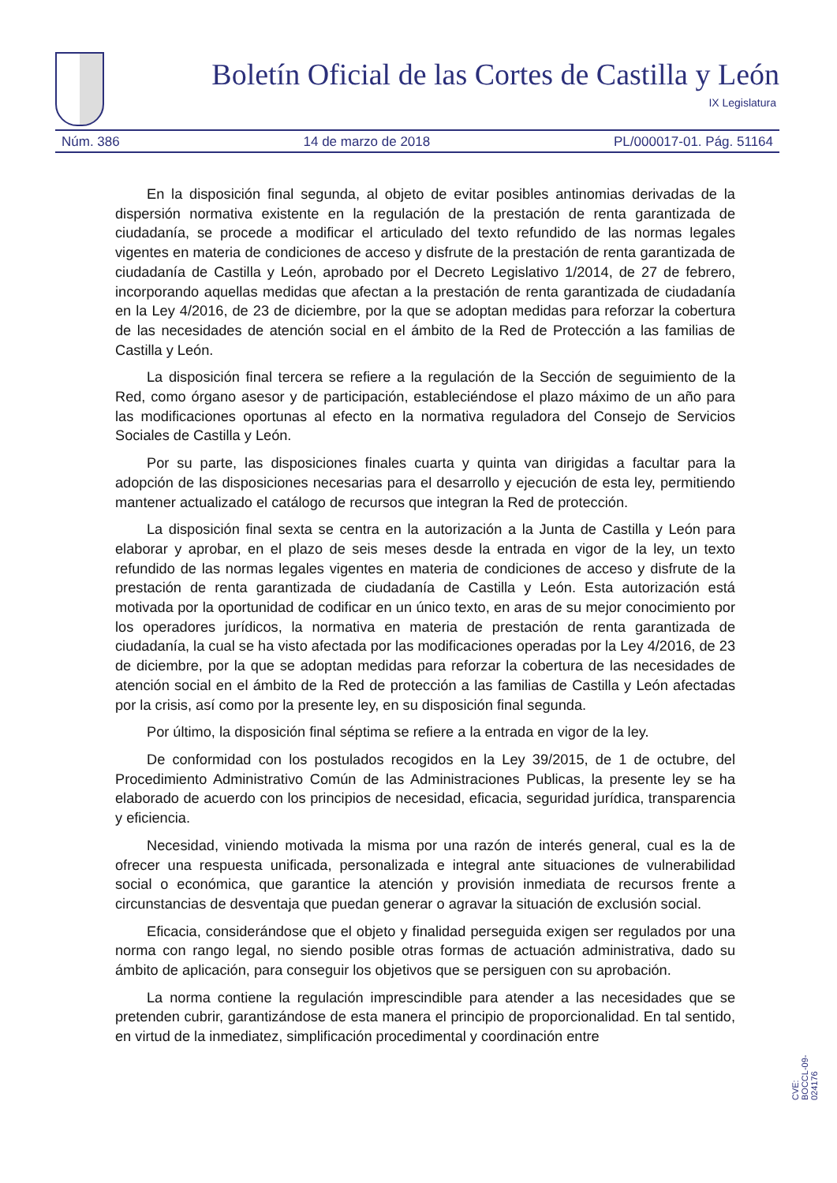Boletín Oficial de las Cortes de Castilla y León
IX Legislatura
Núm. 386 14 de marzo de 2018 PL/000017-01. Pág. 51164
En la disposición final segunda, al objeto de evitar posibles antinomias derivadas de la dispersión normativa existente en la regulación de la prestación de renta garantizada de ciudadanía, se procede a modificar el articulado del texto refundido de las normas legales vigentes en materia de condiciones de acceso y disfrute de la prestación de renta garantizada de ciudadanía de Castilla y León, aprobado por el Decreto Legislativo 1/2014, de 27 de febrero, incorporando aquellas medidas que afectan a la prestación de renta garantizada de ciudadanía en la Ley 4/2016, de 23 de diciembre, por la que se adoptan medidas para reforzar la cobertura de las necesidades de atención social en el ámbito de la Red de Protección a las familias de Castilla y León.
La disposición final tercera se refiere a la regulación de la Sección de seguimiento de la Red, como órgano asesor y de participación, estableciéndose el plazo máximo de un año para las modificaciones oportunas al efecto en la normativa reguladora del Consejo de Servicios Sociales de Castilla y León.
Por su parte, las disposiciones finales cuarta y quinta van dirigidas a facultar para la adopción de las disposiciones necesarias para el desarrollo y ejecución de esta ley, permitiendo mantener actualizado el catálogo de recursos que integran la Red de protección.
La disposición final sexta se centra en la autorización a la Junta de Castilla y León para elaborar y aprobar, en el plazo de seis meses desde la entrada en vigor de la ley, un texto refundido de las normas legales vigentes en materia de condiciones de acceso y disfrute de la prestación de renta garantizada de ciudadanía de Castilla y León. Esta autorización está motivada por la oportunidad de codificar en un único texto, en aras de su mejor conocimiento por los operadores jurídicos, la normativa en materia de prestación de renta garantizada de ciudadanía, la cual se ha visto afectada por las modificaciones operadas por la Ley 4/2016, de 23 de diciembre, por la que se adoptan medidas para reforzar la cobertura de las necesidades de atención social en el ámbito de la Red de protección a las familias de Castilla y León afectadas por la crisis, así como por la presente ley, en su disposición final segunda.
Por último, la disposición final séptima se refiere a la entrada en vigor de la ley.
De conformidad con los postulados recogidos en la Ley 39/2015, de 1 de octubre, del Procedimiento Administrativo Común de las Administraciones Publicas, la presente ley se ha elaborado de acuerdo con los principios de necesidad, eficacia, seguridad jurídica, transparencia y eficiencia.
Necesidad, viniendo motivada la misma por una razón de interés general, cual es la de ofrecer una respuesta unificada, personalizada e integral ante situaciones de vulnerabilidad social o económica, que garantice la atención y provisión inmediata de recursos frente a circunstancias de desventaja que puedan generar o agravar la situación de exclusión social.
Eficacia, considerándose que el objeto y finalidad perseguida exigen ser regulados por una norma con rango legal, no siendo posible otras formas de actuación administrativa, dado su ámbito de aplicación, para conseguir los objetivos que se persiguen con su aprobación.
La norma contiene la regulación imprescindible para atender a las necesidades que se pretenden cubrir, garantizándose de esta manera el principio de proporcionalidad. En tal sentido, en virtud de la inmediatez, simplificación procedimental y coordinación entre
CVE: BOCCL-09-024176